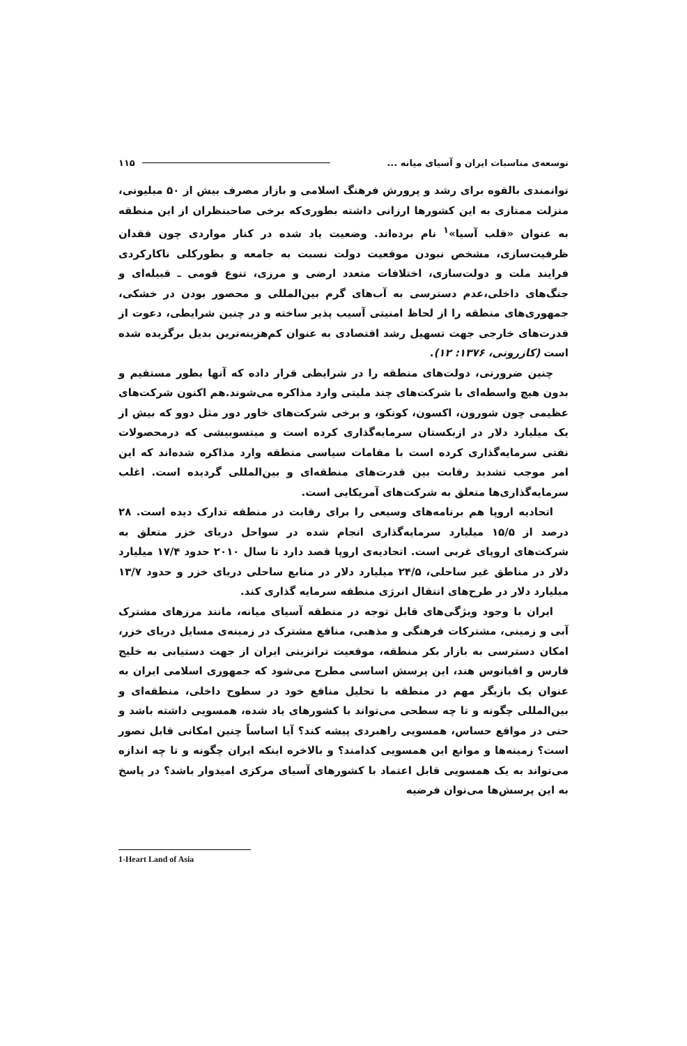توسعه‌ی مناسبات ایران و آسیای میانه ... ۱۱۵
توانمندی بالقوه برای رشد و پرورش فرهنگ اسلامی و بازار مصرف بیش از ۵۰ میلیونی، منزلت ممتازی به این کشورها ارزانی داشته بطوری‌که برخی صاحبنظران از این منطقه به عنوان «قلب آسیا»<sup>۱</sup> نام برده‌اند. وضعیت یاد شده در کنار مواردی چون فقدان ظرفیت‌سازی، مشخص نبودن موقعیت دولت نسبت به جامعه و بطورکلی ناکارکردی فرایند ملت و دولت‌سازی، اختلافات متعدد ارضی و مرزی، تنوع قومی ـ قبیله‌ای و جنگ‌های داخلی،عدم دسترسی به آب‌های گرم بین‌المللی و محصور بودن در خشکی، جمهوری‌های منطقه را از لحاظ امنیتی آسیب پذیر ساخته و در چنین شرایطی، دعوت از قدرت‌های خارجی جهت تسهیل رشد اقتصادی به عنوان کم‌هزینه‌ترین بدیل برگزیده شده است (کازرونی، ۱۳۷۶: ۱۲).
چنین ضرورتی، دولت‌های منطقه را در شرایطی قرار داده که آنها بطور مستقیم و بدون هیچ واسطه‌ای با شرکت‌های چند ملیتی وارد مذاکره می‌شوند.هم اکنون شرکت‌های عظیمی چون شورون، اکسون، کونکو، و برخی شرکت‌های خاور دور مثل دوو که بیش از یک میلیارد دلار در ازبکستان سرمایه‌گذاری کرده است و میتسوبیشی که درمحصولات نفتی سرمایه‌گذاری کرده است با مقامات سیاسی منطقه وارد مذاکره شده‌اند که این امر موجب تشدید رقابت بین قدرت‌های منطقه‌ای و بین‌المللی گردیده است. اغلب سرمایه‌گذاری‌ها متعلق به شرکت‌های آمریکایی است.
اتحادیه اروپا هم برنامه‌های وسیعی را برای رقابت در منطقه تدارک دیده است. ۲۸ درصد از ۱۵/۵ میلیارد سرمایه‌گذاری انجام شده در سواحل دریای خزر متعلق به شرکت‌های اروپای غربی است. اتحادیه‌ی اروپا قصد دارد تا سال ۲۰۱۰ حدود ۱۷/۴ میلیارد دلار در مناطق غیر ساحلی، ۲۴/۵ میلیارد دلار در منابع ساحلی دریای خزر و حدود ۱۳/۷ میلیارد دلار در طرح‌های انتقال انرژی منطقه سرمایه گذاری کند.
ایران با وجود ویژگی‌های قابل توجه در منطقه آسیای میانه، مانند مرزهای مشترک آبی و زمینی، مشترکات فرهنگی و مذهبی، منافع مشترک در زمینه‌ی مسایل دریای خزر، امکان دسترسی به بازار بکر منطقه، موقعیت ترانزیتی ایران از جهت دستیابی به خلیج فارس و اقیانوس هند، این پرسش اساسی مطرح می‌شود که جمهوری اسلامی ایران به عنوان یک بازیگر مهم در منطقه با تحلیل منافع خود در سطوح داخلی، منطقه‌ای و بین‌المللی چگونه و تا چه سطحی می‌تواند با کشورهای یاد شده، همسویی داشته باشد و حتی در مواقع حساس، همسویی راهبردی پیشه کند؟ آیا اساساً چنین امکانی قابل تصور است؟ زمینه‌ها و موانع این همسویی کدامند؟ و بالاخره اینکه ایران چگونه و تا چه اندازه می‌تواند به یک همسویی قابل اعتماد با کشورهای آسیای مرکزی امیدوار باشد؟ در پاسخ به این پرسش‌ها می‌توان فرضیه
1-Heart Land of Asia